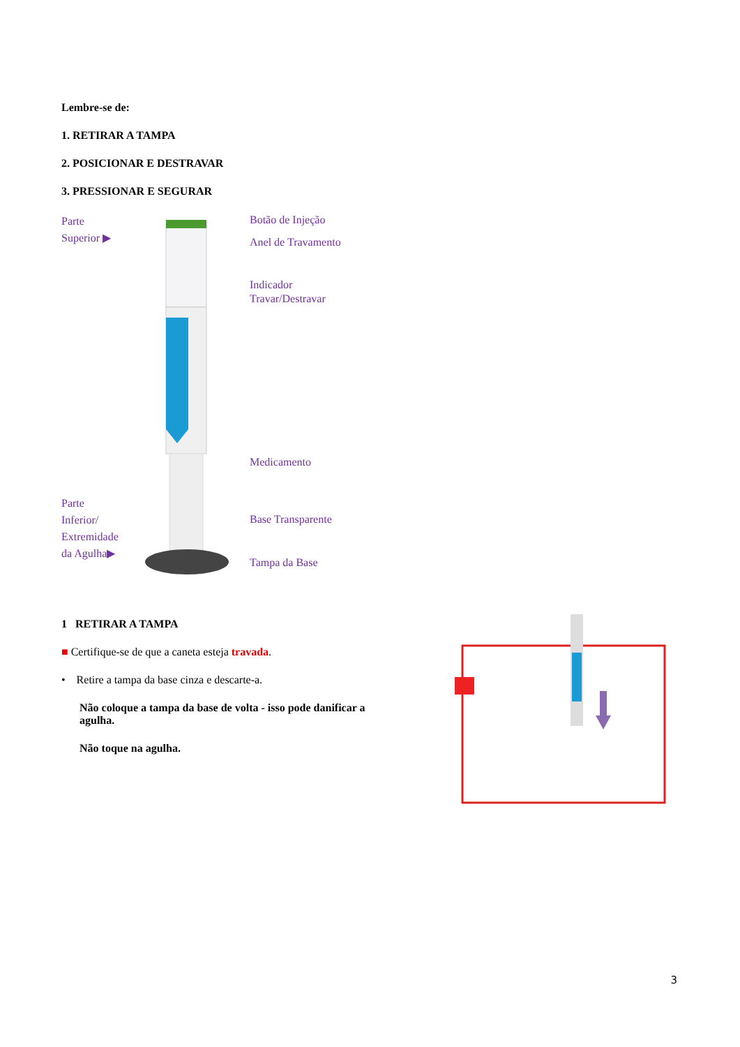Lembre-se de:
1. RETIRAR A TAMPA
2. POSICIONAR E DESTRAVAR
3. PRESSIONAR E SEGURAR
Parte
Superior ▶
Parte
Inferior/
Extremidade
da Agulha▶
Botão de Injeção
Anel de Travamento
Indicador
Travar/Destravar
Medicamento
Base Transparente
Tampa da Base
1 RETIRAR A TAMPA
■ Certifique-se de que a caneta esteja travada.
• Retire a tampa da base cinza e descarte-a.
Não coloque a tampa da base de volta - isso pode danificar a agulha.
Não toque na agulha.
3